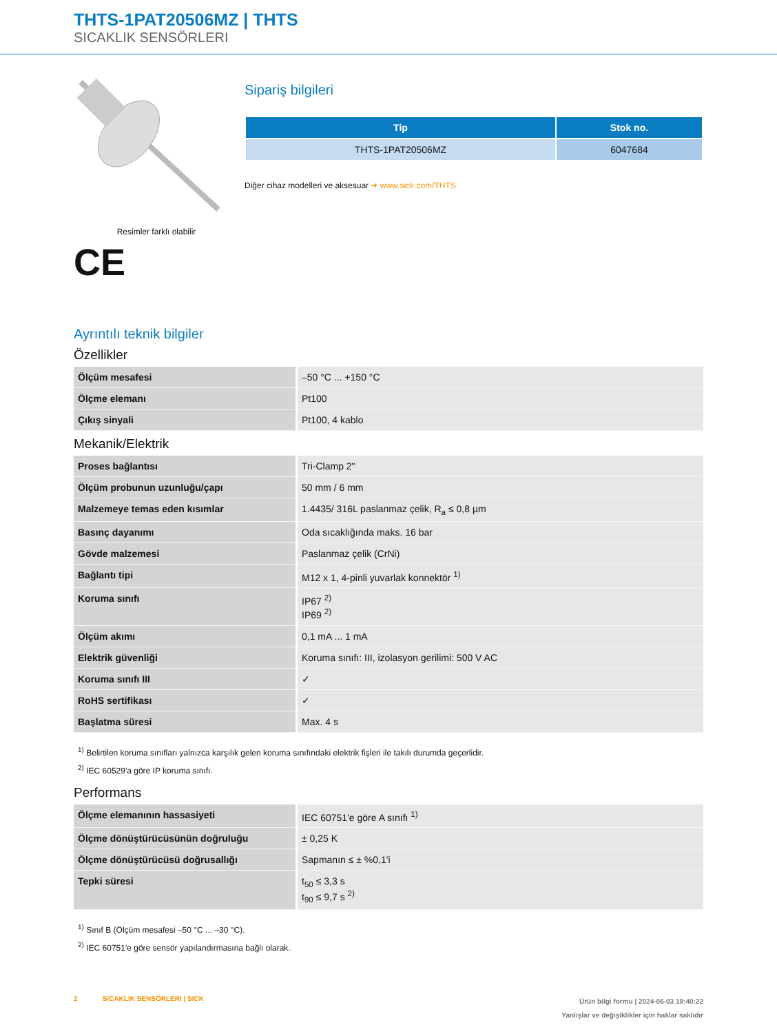THTS-1PAT20506MZ | THTS
SICAKLIK SENSÖRLERI
Resimler farklı olabilir
CE
Sipariş bilgileri
| Tip | Stok no. |
| --- | --- |
| THTS-1PAT20506MZ | 6047684 |
Diğer cihaz modelleri ve aksesuar ➜ www.sick.com/THTS
Ayrıntılı teknik bilgiler
Özellikler
| Ölçüm mesafesi | –50 °C ... +150 °C |
| Ölçme elemanı | Pt100 |
| Çıkış sinyali | Pt100, 4 kablo |
Mekanik/Elektrik
| Proses bağlantısı | Tri-Clamp 2" |
| Ölçüm probunun uzunluğu/çapı | 50 mm / 6 mm |
| Malzemeye temas eden kısımlar | 1.4435/ 316L paslanmaz çelik, R<sub>a</sub> ≤ 0,8 µm |
| Basınç dayanımı | Oda sıcaklığında maks. 16 bar |
| Gövde malzemesi | Paslanmaz çelik (CrNi) |
| Bağlantı tipi | M12 x 1, 4-pinli yuvarlak konnektör <sup>1)</sup> |
| Koruma sınıfı | IP67 <sup>2)</sup> IP69 <sup>2)</sup> |
| Ölçüm akımı | 0,1 mA ... 1 mA |
| Elektrik güvenliği | Koruma sınıfı: III, izolasyon gerilimi: 500 V AC |
| Koruma sınıfı III | ✓ |
| RoHS sertifikası | ✓ |
| Başlatma süresi | Max. 4 s |
<sup>1)</sup> Belirtilen koruma sınıfları yalnızca karşılık gelen koruma sınıfındaki elektrik fişleri ile takılı durumda geçerlidir.
<sup>2)</sup> IEC 60529'a göre IP koruma sınıfı.
Performans
| Ölçme elemanının hassasiyeti | IEC 60751'e göre A sınıfı <sup>1)</sup> |
| Ölçme dönüştürücüsünün doğruluğu | ± 0,25 K |
| Ölçme dönüştürücüsü doğrusallığı | Sapmanın ≤ ± %0,1'i |
| Tepki süresi | t<sub>50</sub> ≤ 3,3 s t<sub>90</sub> ≤ 9,7 s <sup>2)</sup> |
<sup>1)</sup> Sınıf B (Ölçüm mesafesi –50 °C ... –30 °C).
<sup>2)</sup> IEC 60751'e göre sensör yapılandırmasına bağlı olarak.
2 SICAKLIK SENSÖRLERI | SICK
Ürün bilgi formu | 2024-06-03 19:40:22
Yanlışlar ve değişiklikler için haklar saklıdır